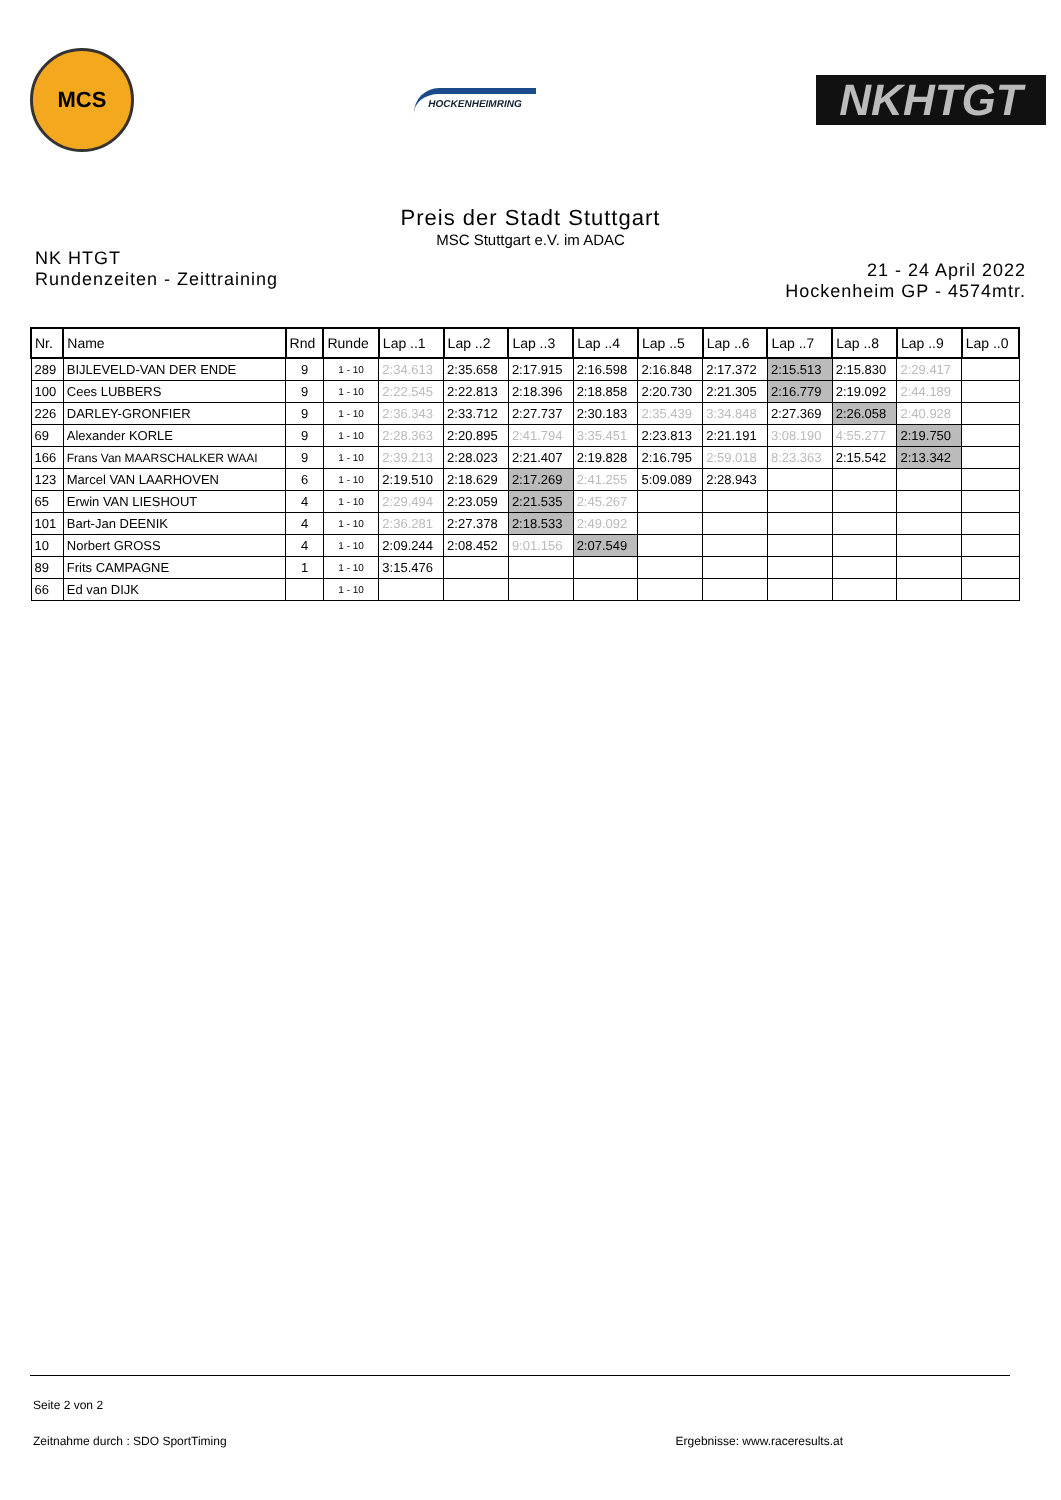MCS
HOCKENHEIMRING
NKHTGT
Preis der Stadt Stuttgart
MSC Stuttgart e.V. im ADAC
NK HTGT
Rundenzeiten - Zeittraining
21 - 24 April 2022
Hockenheim GP - 4574mtr.
| Nr. | Name | Rnd | Runde | Lap ..1 | Lap ..2 | Lap ..3 | Lap ..4 | Lap ..5 | Lap ..6 | Lap ..7 | Lap ..8 | Lap ..9 | Lap ..0 |
| --- | --- | --- | --- | --- | --- | --- | --- | --- | --- | --- | --- | --- | --- |
| 289 | BIJLEVELD-VAN DER ENDE | 9 | 1 - 10 | 2:34.613 | 2:35.658 | 2:17.915 | 2:16.598 | 2:16.848 | 2:17.372 | 2:15.513 | 2:15.830 | 2:29.417 | |
| 100 | Cees LUBBERS | 9 | 1 - 10 | 2:22.545 | 2:22.813 | 2:18.396 | 2:18.858 | 2:20.730 | 2:21.305 | 2:16.779 | 2:19.092 | 2:44.189 | |
| 226 | DARLEY-GRONFIER | 9 | 1 - 10 | 2:36.343 | 2:33.712 | 2:27.737 | 2:30.183 | 2:35.439 | 3:34.848 | 2:27.369 | 2:26.058 | 2:40.928 | |
| 69 | Alexander KORLE | 9 | 1 - 10 | 2:28.363 | 2:20.895 | 2:41.794 | 3:35.451 | 2:23.813 | 2:21.191 | 3:08.190 | 4:55.277 | 2:19.750 | |
| 166 | Frans Van MAARSCHALKER WAAI | 9 | 1 - 10 | 2:39.213 | 2:28.023 | 2:21.407 | 2:19.828 | 2:16.795 | 2:59.018 | 8:23.363 | 2:15.542 | 2:13.342 | |
| 123 | Marcel VAN LAARHOVEN | 6 | 1 - 10 | 2:19.510 | 2:18.629 | 2:17.269 | 2:41.255 | 5:09.089 | 2:28.943 | | | | |
| 65 | Erwin VAN LIESHOUT | 4 | 1 - 10 | 2:29.494 | 2:23.059 | 2:21.535 | 2:45.267 | | | | | | |
| 101 | Bart-Jan DEENIK | 4 | 1 - 10 | 2:36.281 | 2:27.378 | 2:18.533 | 2:49.092 | | | | | | |
| 10 | Norbert GROSS | 4 | 1 - 10 | 2:09.244 | 2:08.452 | 9:01.156 | 2:07.549 | | | | | | |
| 89 | Frits CAMPAGNE | 1 | 1 - 10 | 3:15.476 | | | | | | | | | |
| 66 | Ed van DIJK | | 1 - 10 | | | | | | | | | | |
Seite 2 von 2
Zeitnahme durch : SDO SportTiming Ergebnisse: www.raceresults.at